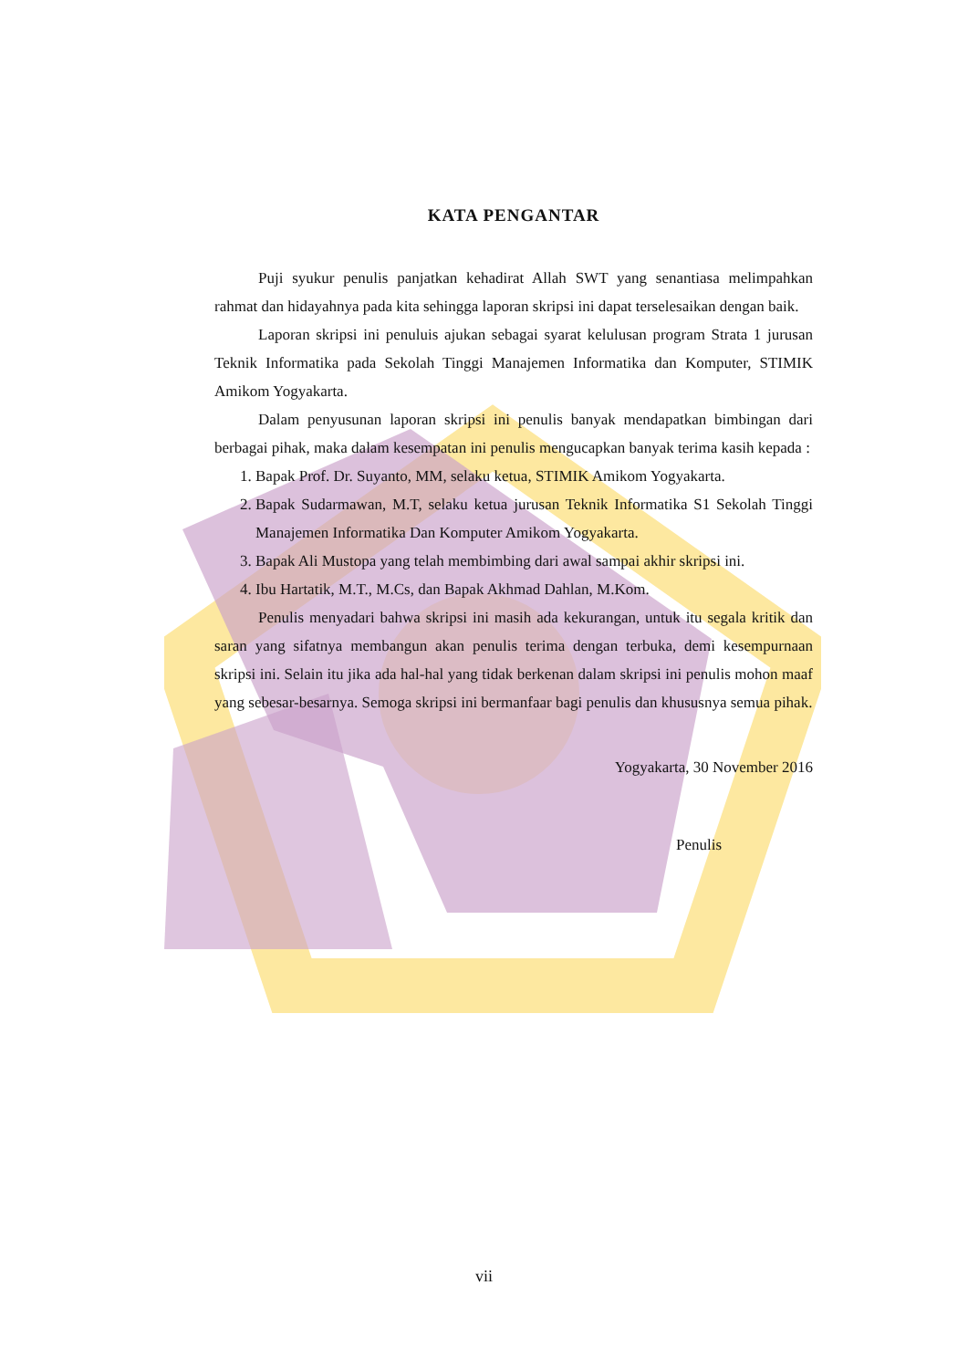KATA PENGANTAR
Puji syukur penulis panjatkan kehadirat Allah SWT yang senantiasa melimpahkan rahmat dan hidayahnya pada kita sehingga laporan skripsi ini dapat terselesaikan dengan baik.
Laporan skripsi ini penuluis ajukan sebagai syarat kelulusan program Strata 1 jurusan Teknik Informatika pada Sekolah Tinggi Manajemen Informatika dan Komputer, STIMIK Amikom Yogyakarta.
Dalam penyusunan laporan skripsi ini penulis banyak mendapatkan bimbingan dari berbagai pihak, maka dalam kesempatan ini penulis mengucapkan banyak terima kasih kepada :
1. Bapak Prof. Dr. Suyanto, MM, selaku ketua, STIMIK Amikom Yogyakarta.
2. Bapak Sudarmawan, M.T, selaku ketua jurusan Teknik Informatika S1 Sekolah Tinggi Manajemen Informatika Dan Komputer Amikom Yogyakarta.
3. Bapak Ali Mustopa yang telah membimbing dari awal sampai akhir skripsi ini.
4. Ibu Hartatik, M.T., M.Cs, dan Bapak Akhmad Dahlan, M.Kom.
Penulis menyadari bahwa skripsi ini masih ada kekurangan, untuk itu segala kritik dan saran yang sifatnya membangun akan penulis terima dengan terbuka, demi kesempurnaan skripsi ini. Selain itu jika ada hal-hal yang tidak berkenan dalam skripsi ini penulis mohon maaf yang sebesar-besarnya. Semoga skripsi ini bermanfaar bagi penulis dan khususnya semua pihak.
Yogyakarta, 30 November 2016
Penulis
vii